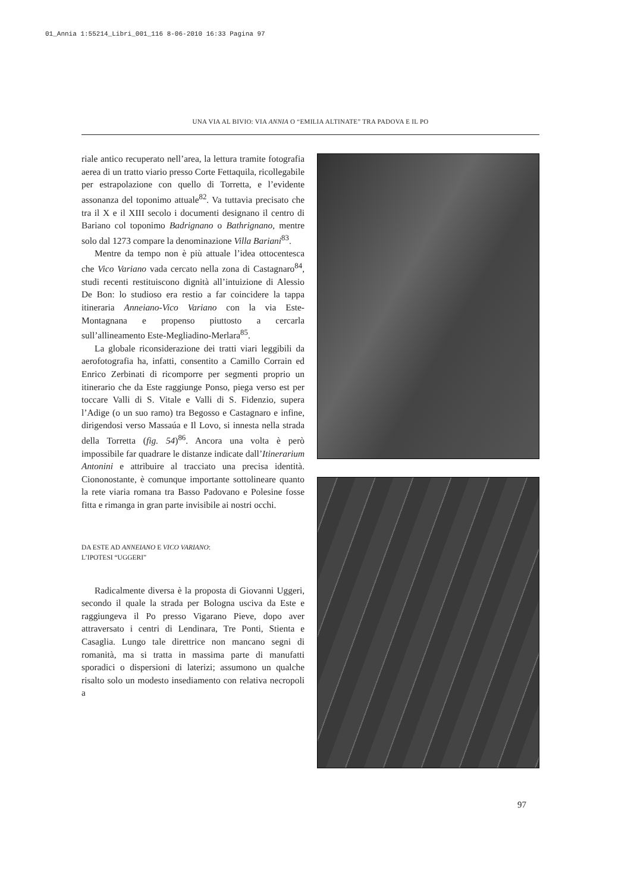01_Annia 1:55214_Libri_001_116 8-06-2010 16:33 Pagina 97
UNA VIA AL BIVIO: VIA ANNIA O “EMILIA ALTINATE” TRA PADOVA E IL PO
riale antico recuperato nell’area, la lettura tramite fotografia aerea di un tratto viario presso Corte Fettaquila, ricollegabile per estrapolazione con quello di Torretta, e l’evidente assonanza del toponimo attuale<sup>82</sup>. Va tuttavia precisato che tra il X e il XIII secolo i documenti designano il centro di Bariano col toponimo Badrignano o Bathrignano, mentre solo dal 1273 compare la denominazione Villa Bariani<sup>83</sup>.
Mentre da tempo non è più attuale l’idea ottocentesca che Vico Variano vada cercato nella zona di Castagnaro<sup>84</sup>, studi recenti restituiscono dignità all’intuizione di Alessio De Bon: lo studioso era restio a far coincidere la tappa itineraria Anneiano-Vico Variano con la via Este-Montagnana e propenso piuttosto a cercarla sull’allineamento Este-Megliadino-Merlara<sup>85</sup>.
La globale riconsiderazione dei tratti viari leggibili da aerofotografia ha, infatti, consentito a Camillo Corrain ed Enrico Zerbinati di ricomporre per segmenti proprio un itinerario che da Este raggiunge Ponso, piega verso est per toccare Valli di S. Vitale e Valli di S. Fidenzio, supera l’Adige (o un suo ramo) tra Begosso e Castagnaro e infine, dirigendosi verso Massaúa e Il Lovo, si innesta nella strada della Torretta (fig. 54)<sup>86</sup>. Ancora una volta è però impossibile far quadrare le distanze indicate dall’Itinerarium Antonini e attribuire al tracciato una precisa identità. Ciononostante, è comunque importante sottolineare quanto la rete viaria romana tra Basso Padovano e Polesine fosse fitta e rimanga in gran parte invisibile ai nostri occhi.
DA ESTE AD ANNEIANO E VICO VARIANO:
L’IPOTESI “UGGERI”
Radicalmente diversa è la proposta di Giovanni Uggeri, secondo il quale la strada per Bologna usciva da Este e raggiungeva il Po presso Vigarano Pieve, dopo aver attraversato i centri di Lendinara, Tre Ponti, Stienta e Casaglia. Lungo tale direttrice non mancano segni di romanità, ma si tratta in massima parte di manufatti sporadici o dispersioni di laterizi; assumono un qualche risalto solo un modesto insediamento con relativa necropoli a
97